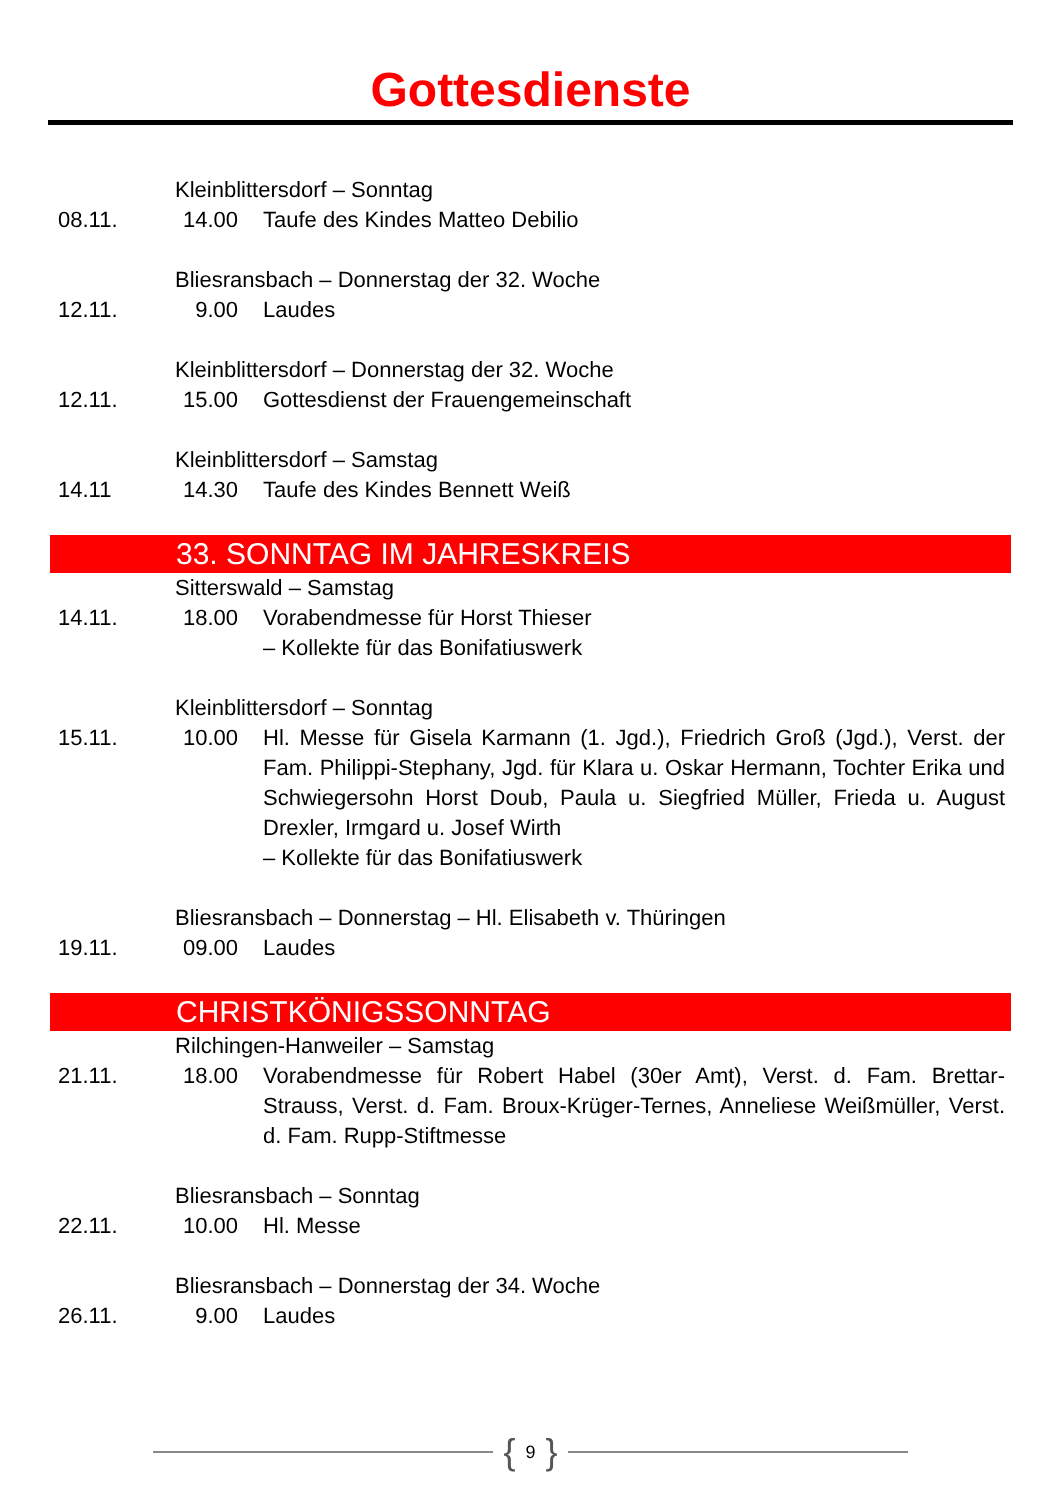Gottesdienste
Kleinblittersdorf – Sonntag
08.11. 14.00 Taufe des Kindes Matteo Debilio
Bliesransbach – Donnerstag der 32. Woche
12.11. 9.00 Laudes
Kleinblittersdorf – Donnerstag der 32. Woche
12.11. 15.00 Gottesdienst der Frauengemeinschaft
Kleinblittersdorf – Samstag
14.11 14.30 Taufe des Kindes Bennett Weiß
33. SONNTAG IM JAHRESKREIS
Sitterswald – Samstag
14.11. 18.00 Vorabendmesse für Horst Thieser
– Kollekte für das Bonifatiuswerk
Kleinblittersdorf – Sonntag
15.11. 10.00 Hl. Messe für Gisela Karmann (1. Jgd.), Friedrich Groß (Jgd.), Verst. der Fam. Philippi-Stephany, Jgd. für Klara u. Oskar Hermann, Tochter Erika und Schwiegersohn Horst Doub, Paula u. Siegfried Müller, Frieda u. August Drexler, Irmgard u. Josef Wirth
– Kollekte für das Bonifatiuswerk
Bliesransbach – Donnerstag – Hl. Elisabeth v. Thüringen
19.11. 09.00 Laudes
CHRISTKÖNIGSSONNTAG
Rilchingen-Hanweiler – Samstag
21.11. 18.00 Vorabendmesse für Robert Habel (30er Amt), Verst. d. Fam. Brettar-Strauss, Verst. d. Fam. Broux-Krüger-Ternes, Anneliese Weißmüller, Verst. d. Fam. Rupp-Stiftmesse
Bliesransbach – Sonntag
22.11. 10.00 Hl. Messe
Bliesransbach – Donnerstag der 34. Woche
26.11. 9.00 Laudes
{ 9 }